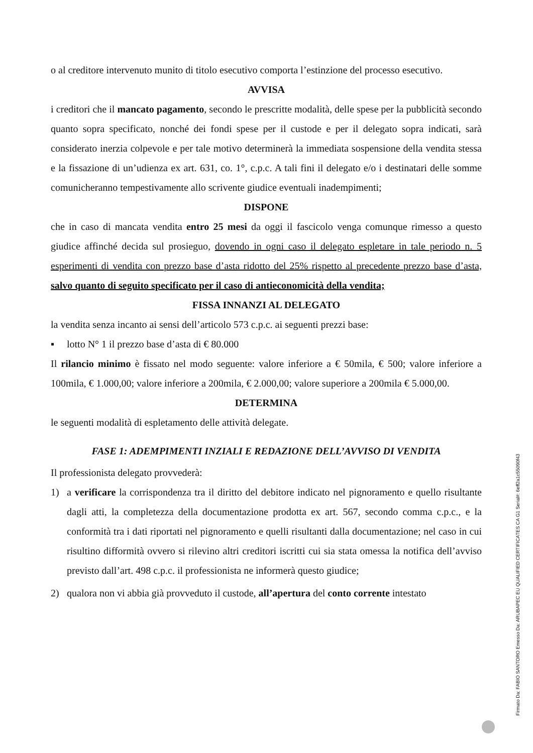o al creditore intervenuto munito di titolo esecutivo comporta l’estinzione del processo esecutivo.
AVVISA
i creditori che il mancato pagamento, secondo le prescritte modalità, delle spese per la pubblicità secondo quanto sopra specificato, nonché dei fondi spese per il custode e per il delegato sopra indicati, sarà considerato inerzia colpevole e per tale motivo determinerà la immediata sospensione della vendita stessa e la fissazione di un’udienza ex art. 631, co. 1°, c.p.c. A tali fini il delegato e/o i destinatari delle somme comunicheranno tempestivamente allo scrivente giudice eventuali inadempimenti;
DISPONE
che in caso di mancata vendita entro 25 mesi da oggi il fascicolo venga comunque rimesso a questo giudice affinché decida sul prosieguo, dovendo in ogni caso il delegato espletare in tale periodo n. 5 esperimenti di vendita con prezzo base d’asta ridotto del 25% rispetto al precedente prezzo base d’asta, salvo quanto di seguito specificato per il caso di antieconomicità della vendita;
FISSA INNANZI AL DELEGATO
la vendita senza incanto ai sensi dell’articolo 573 c.p.c. ai seguenti prezzi base:
▪ lotto N° 1 il prezzo base d’asta di € 80.000
Il rilancio minimo è fissato nel modo seguente: valore inferiore a € 50mila, € 500; valore inferiore a 100mila, € 1.000,00; valore inferiore a 200mila, € 2.000,00; valore superiore a 200mila € 5.000,00.
DETERMINA
le seguenti modalità di espletamento delle attività delegate.
FASE 1: ADEMPIMENTI INZIALI E REDAZIONE DELL’AVVISO DI VENDITA
Il professionista delegato provvederà:
1) a verificare la corrispondenza tra il diritto del debitore indicato nel pignoramento e quello risultante dagli atti, la completezza della documentazione prodotta ex art. 567, secondo comma c.p.c., e la conformità tra i dati riportati nel pignoramento e quelli risultanti dalla documentazione; nel caso in cui risultino difformità ovvero si rilevino altri creditori iscritti cui sia stata omessa la notifica dell’avviso previsto dall’art. 498 c.p.c. il professionista ne informerà questo giudice;
2) qualora non vi abbia già provveduto il custode, all’apertura del conto corrente intestato
Firmato Da: FABIO SANTORO Emesso Da: ARUBAPEC EU QUALIFIED CERTIFICATES CA G1 Serial#: 6eff2a1c55090f43